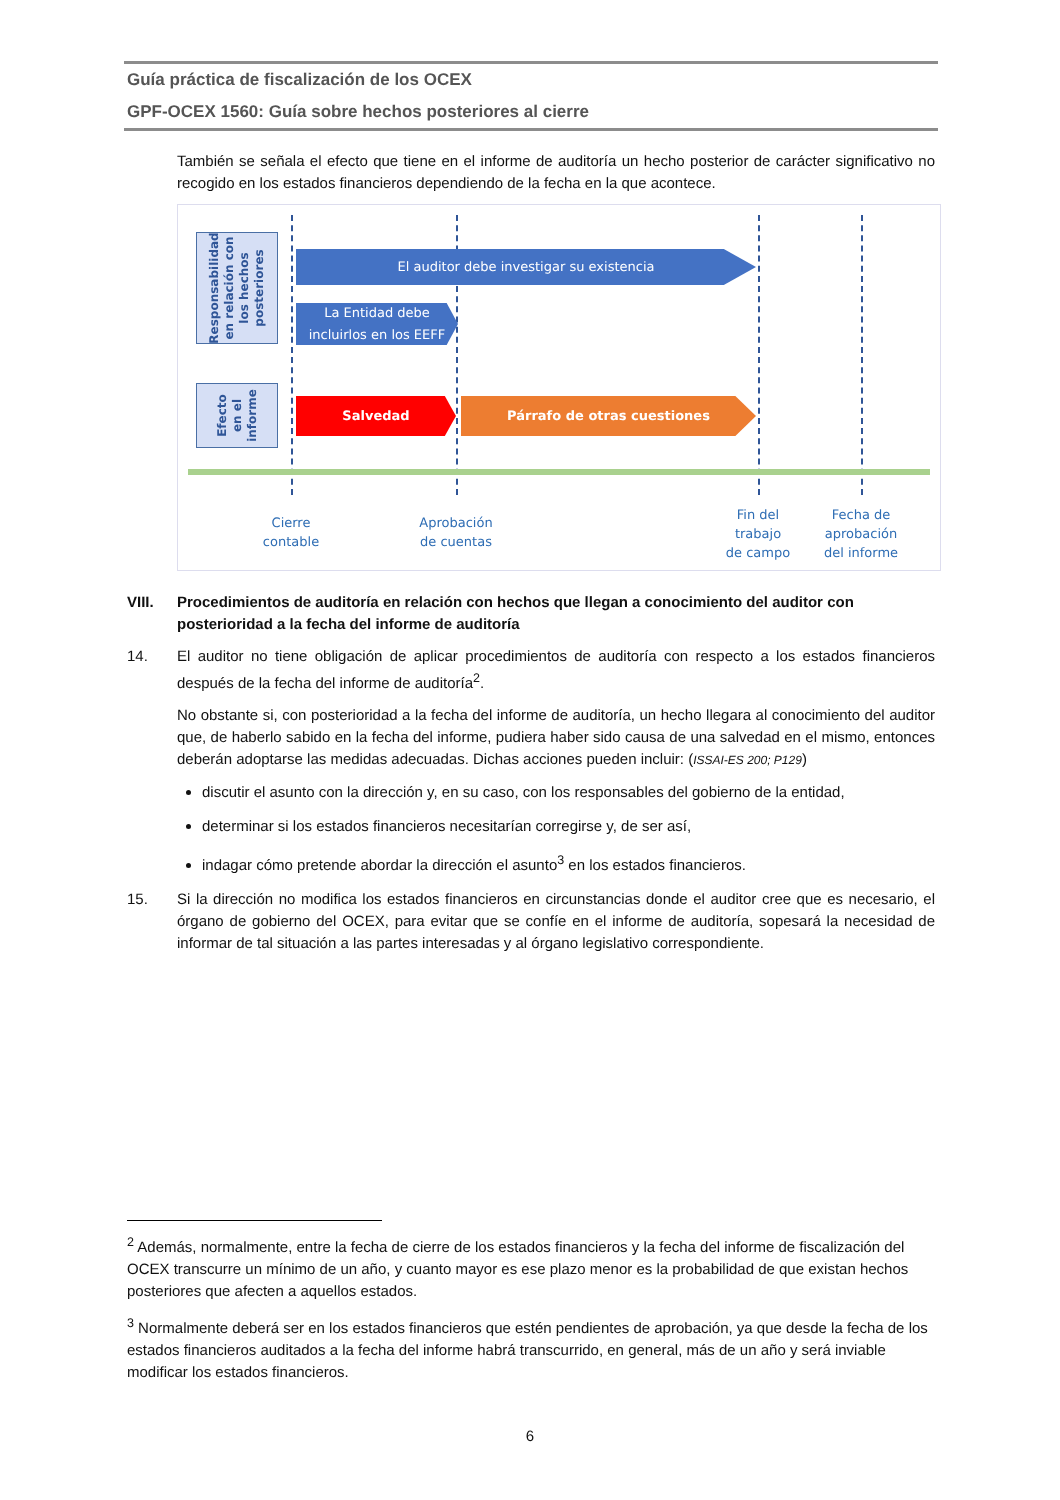Guía práctica de fiscalización de los OCEX
GPF-OCEX 1560: Guía sobre hechos posteriores al cierre
También se señala el efecto que tiene en el informe de auditoría un hecho posterior de carácter significativo no recogido en los estados financieros dependiendo de la fecha en la que acontece.
Responsabilidad
en relación con
los hechos
posteriores
Efecto
en el
informe
El auditor debe investigar su existencia
La Entidad debe
incluirlos en los EEFF
Salvedad Párrafo de otras cuestiones
Cierre
contable
Aprobación
de cuentas
Fin del
trabajo
de campo
Fecha de
aprobación
del informe
VIII. Procedimientos de auditoría en relación con hechos que llegan a conocimiento del auditor con posterioridad a la fecha del informe de auditoría
14. El auditor no tiene obligación de aplicar procedimientos de auditoría con respecto a los estados financieros después de la fecha del informe de auditoría<sup>2</sup>.
No obstante si, con posterioridad a la fecha del informe de auditoría, un hecho llegara al conocimiento del auditor que, de haberlo sabido en la fecha del informe, pudiera haber sido causa de una salvedad en el mismo, entonces deberán adoptarse las medidas adecuadas. Dichas acciones pueden incluir: (ISSAI-ES 200; P129)
discutir el asunto con la dirección y, en su caso, con los responsables del gobierno de la entidad,
determinar si los estados financieros necesitarían corregirse y, de ser así,
indagar cómo pretende abordar la dirección el asunto<sup>3</sup> en los estados financieros.
15. Si la dirección no modifica los estados financieros en circunstancias donde el auditor cree que es necesario, el órgano de gobierno del OCEX, para evitar que se confíe en el informe de auditoría, sopesará la necesidad de informar de tal situación a las partes interesadas y al órgano legislativo correspondiente.
<sup>2</sup> Además, normalmente, entre la fecha de cierre de los estados financieros y la fecha del informe de fiscalización del OCEX transcurre un mínimo de un año, y cuanto mayor es ese plazo menor es la probabilidad de que existan hechos posteriores que afecten a aquellos estados.
<sup>3</sup> Normalmente deberá ser en los estados financieros que estén pendientes de aprobación, ya que desde la fecha de los estados financieros auditados a la fecha del informe habrá transcurrido, en general, más de un año y será inviable modificar los estados financieros.
6